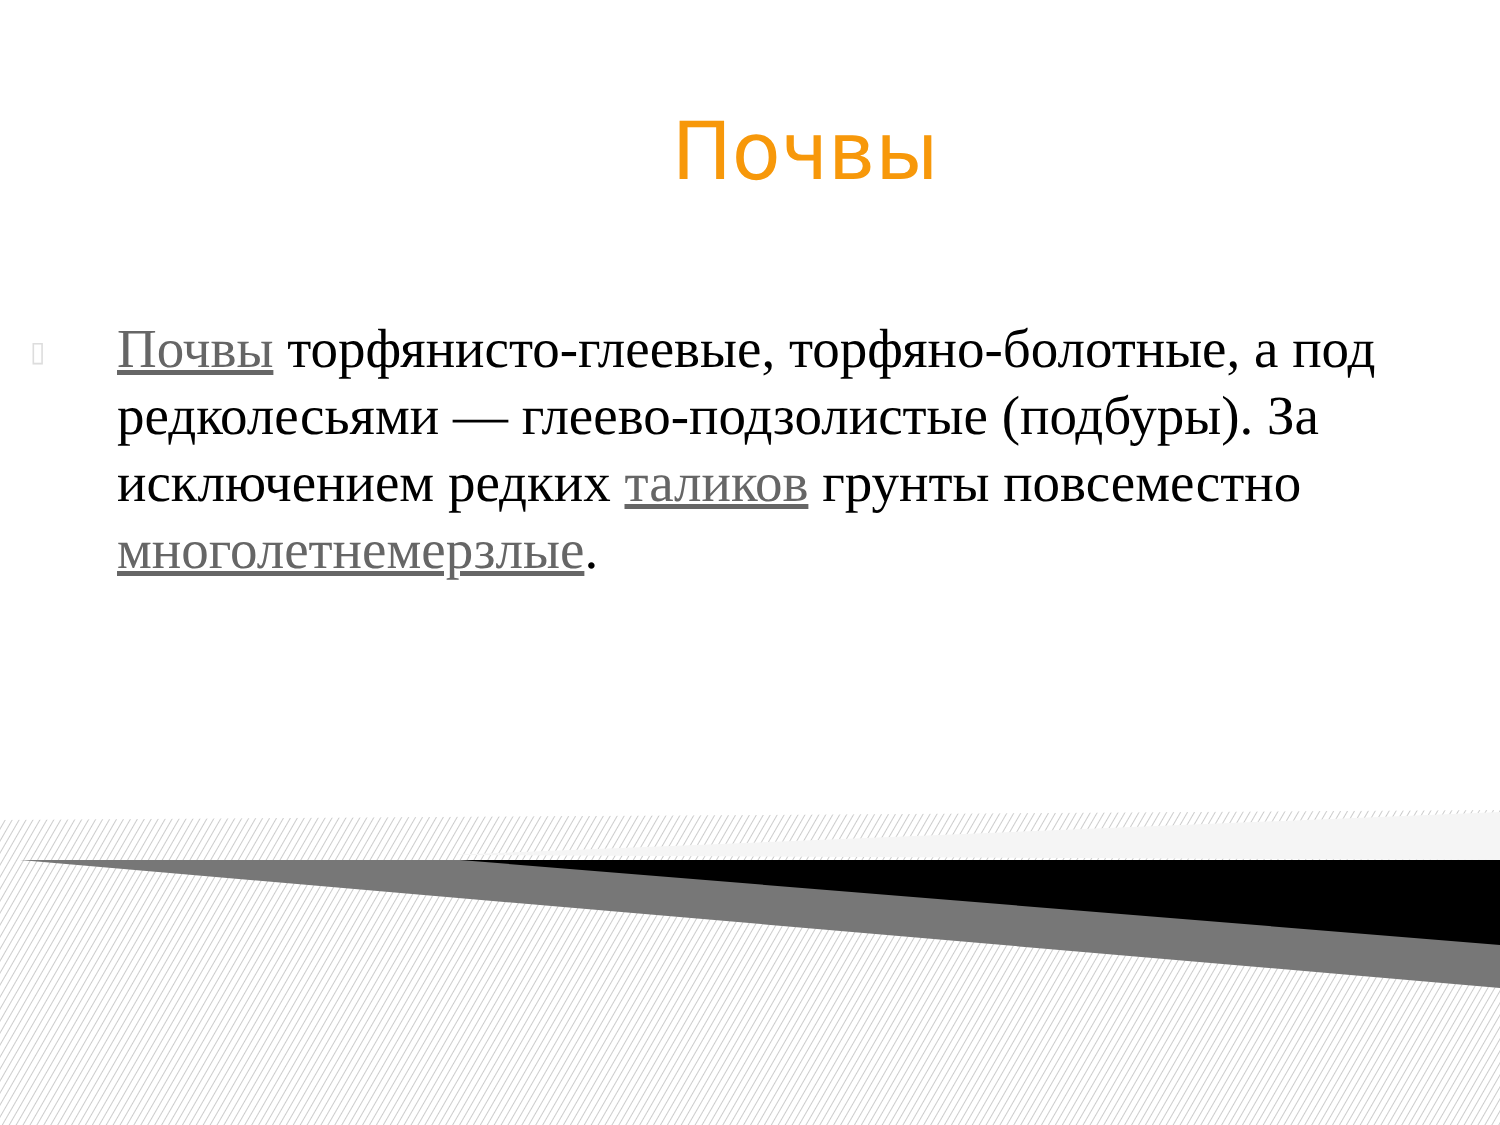Почвы
▯
Почвы торфянисто-глеевые, торфяно-болотные, а под редколесьями — глеево-подзолистые (подбуры). За исключением редких таликов грунты повсеместно многолетнемерзлые.